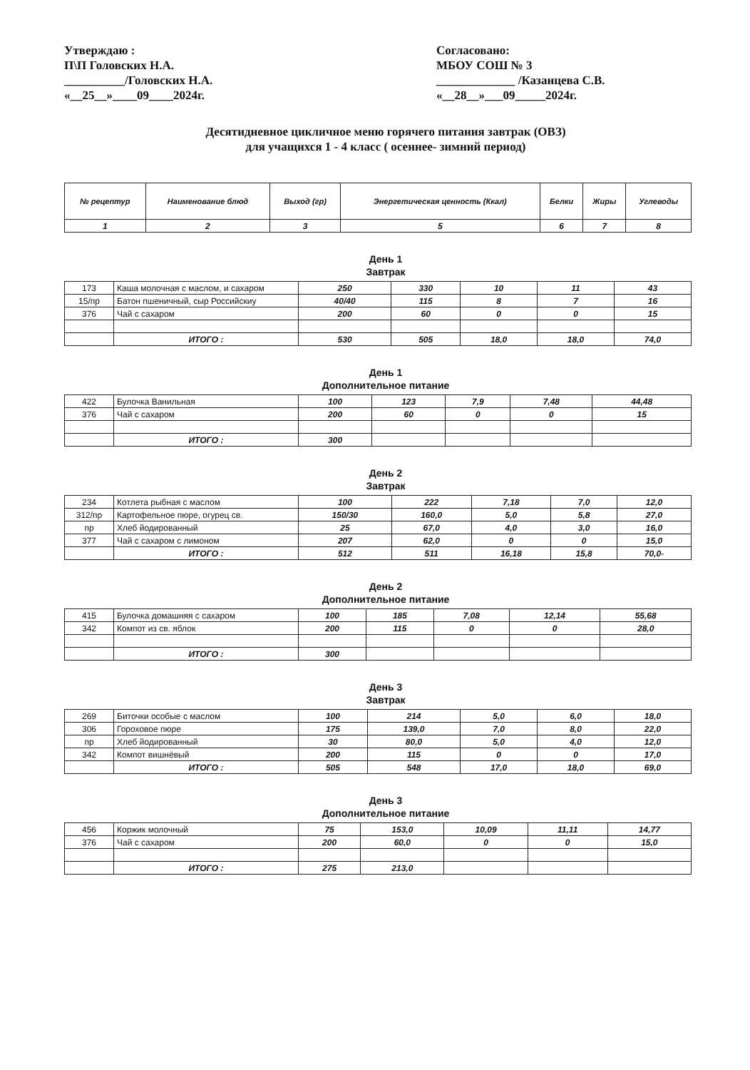Утверждаю :
П\П Головских Н.А.
__________/Головских Н.А.
«__25__»____09____2024г.
Согласовано:
МБОУ СОШ № 3
_____________ /Казанцева С.В.
«__28__»___09_____2024г.
Десятидневное цикличное меню горячего питания завтрак (ОВЗ)
для учащихся 1 - 4 класс ( осеннее- зимний период)
| № рецептур | Наименование блюд | Выход (гр) | Энергетическая ценность (Ккал) | Белки | Жиры | Углеводы |
| --- | --- | --- | --- | --- | --- | --- |
| 1 | 2 | 3 | 5 | 6 | 7 | 8 |
День 1
Завтрак
| 173 | Каша молочная с маслом, и сахаром | 250 | 330 | 10 | 11 | 43 |
| 15/пр | Батон пшеничный, сыр Российскиу | 40/40 | 115 | 8 | 7 | 16 |
| 376 | Чай с сахаром | 200 | 60 | 0 | 0 | 15 |
| | ИТОГО : | 530 | 505 | 18,0 | 18,0 | 74,0 |
День 1
Дополнительное питание
| 422 | Булочка Ванильная | 100 | 123 | 7,9 | 7,48 | 44,48 |
| 376 | Чай с сахаром | 200 | 60 | 0 | 0 | 15 |
| | ИТОГО : | 300 | | | | |
День 2
Завтрак
| 234 | Котлета рыбная с маслом | 100 | 222 | 7,18 | 7,0 | 12,0 |
| 312/пр | Картофельное пюре, огурец св. | 150/30 | 160,0 | 5,0 | 5,8 | 27,0 |
| пр | Хлеб йодированный | 25 | 67,0 | 4,0 | 3,0 | 16,0 |
| 377 | Чай с сахаром с лимоном | 207 | 62,0 | 0 | 0 | 15,0 |
| | ИТОГО : | 512 | 511 | 16,18 | 15,8 | 70,0- |
День 2
Дополнительное питание
| 415 | Булочка домашняя с сахаром | 100 | 185 | 7,08 | 12,14 | 55,68 |
| 342 | Компот из св. яблок | 200 | 115 | 0 | 0 | 28,0 |
| | ИТОГО : | 300 | | | | |
День 3
Завтрак
| 269 | Биточки особые с маслом | 100 | 214 | 5,0 | 6,0 | 18,0 |
| 306 | Гороховое пюре | 175 | 139,0 | 7,0 | 8,0 | 22,0 |
| пр | Хлеб йодированный | 30 | 80,0 | 5,0 | 4,0 | 12,0 |
| 342 | Компот вишнёвый | 200 | 115 | 0 | 0 | 17,0 |
| | ИТОГО : | 505 | 548 | 17,0 | 18,0 | 69,0 |
День 3
Дополнительное питание
| 456 | Коржик молочный | 75 | 153,0 | 10,09 | 11,11 | 14,77 |
| 376 | Чай с сахаром | 200 | 60,0 | 0 | 0 | 15,0 |
| | ИТОГО : | 275 | 213,0 | | | |